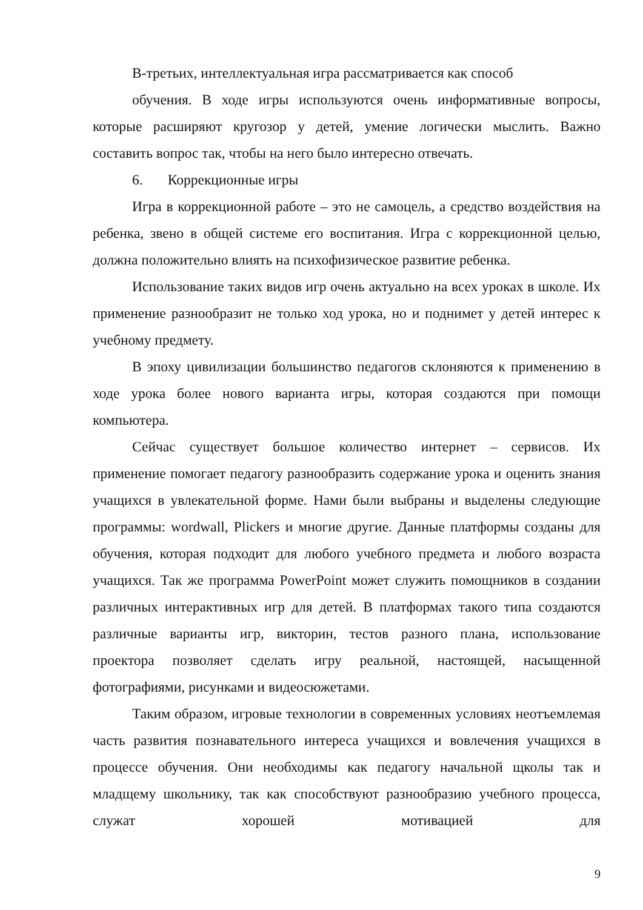В-третьих, интеллектуальная игра рассматривается как способ
обучения. В ходе игры используются очень информативные вопросы, которые расширяют кругозор у детей, умение логически мыслить. Важно составить вопрос так, чтобы на него было интересно отвечать.
6. Коррекционные игры
Игра в коррекционной работе – это не самоцель, а средство воздействия на ребенка, звено в общей системе его воспитания. Игра с коррекционной целью, должна положительно влиять на психофизическое развитие ребенка.
Использование таких видов игр очень актуально на всех уроках в школе. Их применение разнообразит не только ход урока, но и поднимет у детей интерес к учебному предмету.
В эпоху цивилизации большинство педагогов склоняются к применению в ходе урока более нового варианта игры, которая создаются при помощи компьютера.
Сейчас существует большое количество интернет – сервисов. Их применение помогает педагогу разнообразить содержание урока и оценить знания учащихся в увлекательной форме. Нами были выбраны и выделены следующие программы: wordwall, Plickers и многие другие. Данные платформы созданы для обучения, которая подходит для любого учебного предмета и любого возраста учащихся. Так же программа PowerPoint может служить помощников в создании различных интерактивных игр для детей. В платформах такого типа создаются различные варианты игр, викторин, тестов разного плана, использование проектора позволяет сделать игру реальной, настоящей, насыщенной фотографиями, рисунками и видеосюжетами.
Таким образом, игровые технологии в современных условиях неотъемлемая часть развития познавательного интереса учащихся и вовлечения учащихся в процессе обучения. Они необходимы как педагогу начальной щколы так и младщему школьнику, так как способствуют разнообразию учебного процесса, служат хорошей мотивацией для
9